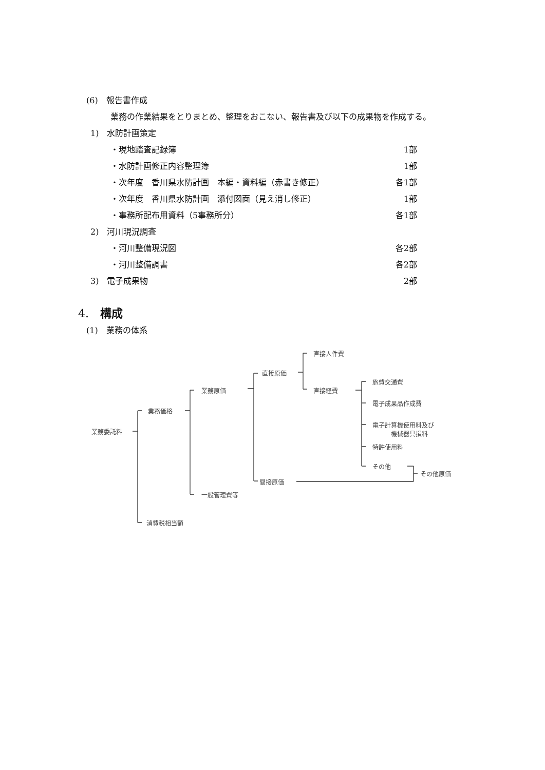(6)　報告書作成
業務の作業結果をとりまとめ、整理をおこない、報告書及び以下の成果物を作成する。
1)　水防計画策定
・現地踏査記録簿 1部
・水防計画修正内容整理簿 1部
・次年度　香川県水防計画　本編・資料編（赤書き修正） 各1部
・次年度　香川県水防計画　添付図面（見え消し修正） 1部
・事務所配布用資料（5事務所分） 各1部
2)　河川現況調査
・河川整備現況図 各2部
・河川整備調書 各2部
3)　電子成果物 2部
4.　構成
(1)　業務の体系
業務委託料
業務価格
業務原価
直接原価
直接人件費
直接経費
旅費交通費
電子成果品作成費
電子計算機使用料及び
　　　機械器具損料
特許使用料
その他
その他原価
間接原価
一般管理費等
消費税相当額